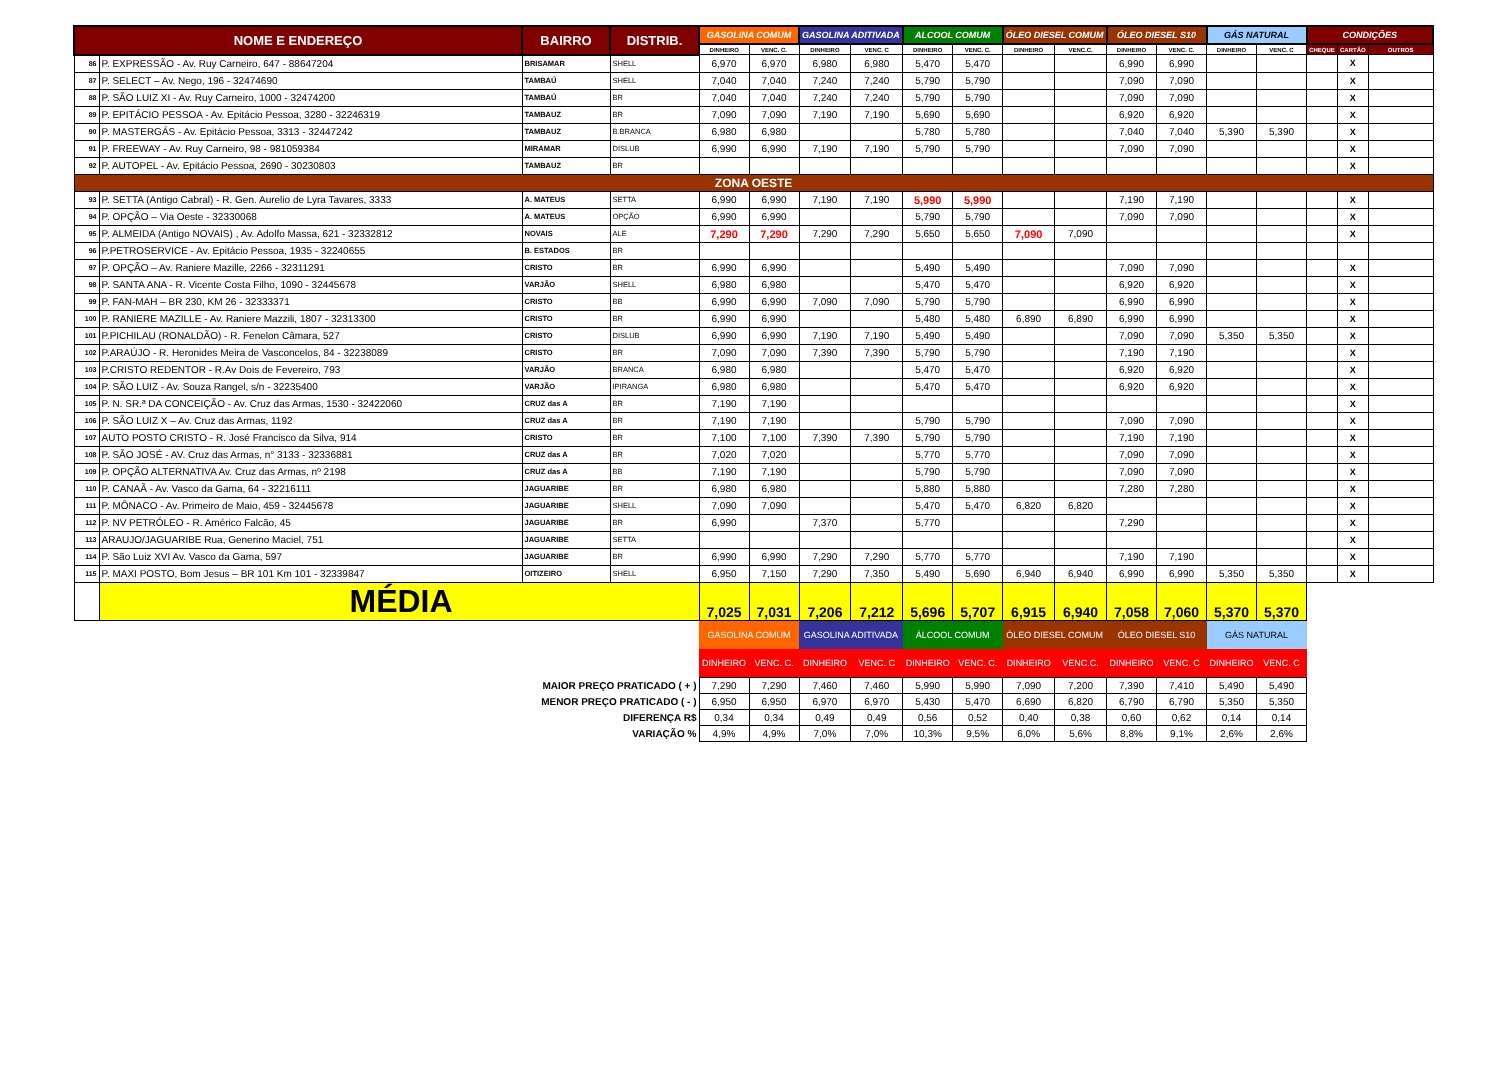| NOME E ENDEREÇO | | BAIRRO | DISTRIB. | GASOLINA COMUM | | GASOLINA ADITIVADA | | ALCOOL COMUM | | ÓLEO DIESEL COMUM | | ÓLEO DIESEL S10 | | GÁS NATURAL | | CONDIÇÕES | | |
| --- | --- | --- | --- | --- | --- | --- | --- | --- | --- | --- | --- | --- | --- | --- | --- | --- | --- | --- |
| | | | | DINHEIRO | VENC. C. | DINHEIRO | VENC. C | DINHEIRO | VENC. C. | DINHEIRO | VENC.C. | DINHEIRO | VENC. C. | DINHEIRO | VENC. C | CHEQUE | CARTÃO | OUTROS |
| 86 | P. EXPRESSÃO - Av. Ruy Carneiro, 647 - 88647204 | BRISAMAR | SHELL | 6,970 | 6,970 | 6,980 | 6,980 | 5,470 | 5,470 | | | 6,990 | 6,990 | | | | X | |
| 87 | P. SELECT – Av. Nego, 196 - 32474690 | TAMBAÚ | SHELL | 7,040 | 7,040 | 7,240 | 7,240 | 5,790 | 5,790 | | | 7,090 | 7,090 | | | | X | |
| 88 | P. SÃO LUIZ XI - Av. Ruy Carneiro, 1000 - 32474200 | TAMBAÚ | BR | 7,040 | 7,040 | 7,240 | 7,240 | 5,790 | 5,790 | | | 7,090 | 7,090 | | | | X | |
| 89 | P. EPITÁCIO PESSOA - Av. Epitácio Pessoa, 3280 - 32246319 | TAMBAUZ | BR | 7,090 | 7,090 | 7,190 | 7,190 | 5,690 | 5,690 | | | 6,920 | 6,920 | | | | X | |
| 90 | P. MASTERGÁS - Av. Epitácio Pessoa, 3313 - 32447242 | TAMBAUZ | B.BRANCA | 6,980 | 6,980 | | | 5,780 | 5,780 | | | 7,040 | 7,040 | 5,390 | 5,390 | | X | |
| 91 | P. FREEWAY - Av. Ruy Carneiro, 98 - 981059384 | MIRAMAR | DISLUB | 6,990 | 6,990 | 7,190 | 7,190 | 5,790 | 5,790 | | | 7,090 | 7,090 | | | | X | |
| 92 | P. AUTOPEL - Av. Epitácio Pessoa, 2690 - 30230803 | TAMBAUZ | BR | | | | | | | | | | | | | | X | |
| ZONA OESTE | | | | | | | | | | | | | | | | | | |
| 93 | P. SETTA (Antigo Cabral) - R. Gen. Aurelio de Lyra Tavares, 3333 | A. MATEUS | SETTA | 6,990 | 6,990 | 7,190 | 7,190 | 5,990 | 5,990 | | | 7,190 | 7,190 | | | | X | |
| 94 | P. OPÇÃO – Via Oeste - 32330068 | A. MATEUS | OPÇÃO | 6,990 | 6,990 | | | 5,790 | 5,790 | | | 7,090 | 7,090 | | | | X | |
| 95 | P. ALMEIDA (Antigo NOVAIS) , Av. Adolfo Massa, 621 - 32332812 | NOVAIS | ALE | 7,290 | 7,290 | 7,290 | 7,290 | 5,650 | 5,650 | 7,090 | 7,090 | | | | | | X | |
| 96 | P.PETROSERVICE - Av. Epitácio Pessoa, 1935 - 32240655 | B. ESTADOS | BR | | | | | | | | | | | | | | | |
| 97 | P. OPÇÃO – Av. Raniere Mazille, 2266 - 32311291 | CRISTO | BR | 6,990 | 6,990 | | | 5,490 | 5,490 | | | 7,090 | 7,090 | | | | X | |
| 98 | P. SANTA ANA - R. Vicente Costa Filho, 1090 - 32445678 | VARJÃO | SHELL | 6,980 | 6,980 | | | 5,470 | 5,470 | | | 6,920 | 6,920 | | | | X | |
| 99 | P. FAN-MAH – BR 230, KM 26 - 32333371 | CRISTO | BB | 6,990 | 6,990 | 7,090 | 7,090 | 5,790 | 5,790 | | | 6,990 | 6,990 | | | | X | |
| 100 | P. RANIERE MAZILLE - Av. Raniere Mazzili, 1807 - 32313300 | CRISTO | BR | 6,990 | 6,990 | | | 5,480 | 5,480 | 6,890 | 6,890 | 6,990 | 6,990 | | | | X | |
| 101 | P.PICHILAU (RONALDÃO) - R. Fenelon Câmara, 527 | CRISTO | DISLUB | 6,990 | 6,990 | 7,190 | 7,190 | 5,490 | 5,490 | | | 7,090 | 7,090 | 5,350 | 5,350 | | X | |
| 102 | P.ARAÚJO - R. Heronides Meira de Vasconcelos, 84 - 32238089 | CRISTO | BR | 7,090 | 7,090 | 7,390 | 7,390 | 5,790 | 5,790 | | | 7,190 | 7,190 | | | | X | |
| 103 | P.CRISTO REDENTOR - R.Av Dois de Fevereiro, 793 | VARJÃO | BRANCA | 6,980 | 6,980 | | | 5,470 | 5,470 | | | 6,920 | 6,920 | | | | X | |
| 104 | P. SÃO LUIZ - Av. Souza Rangel, s/n - 32235400 | VARJÃO | IPIRANGA | 6,980 | 6,980 | | | 5,470 | 5,470 | | | 6,920 | 6,920 | | | | X | |
| 105 | P. N. SR.ª DA CONCEIÇÃO - Av. Cruz das Armas, 1530 - 32422060 | CRUZ das A | BR | 7,190 | 7,190 | | | | | | | | | | | | X | |
| 106 | P. SÃO LUIZ X – Av. Cruz das Armas, 1192 | CRUZ das A | BR | 7,190 | 7,190 | | | 5,790 | 5,790 | | | 7,090 | 7,090 | | | | X | |
| 107 | AUTO POSTO CRISTO - R. José Francisco da Silva, 914 | CRISTO | BR | 7,100 | 7,100 | 7,390 | 7,390 | 5,790 | 5,790 | | | 7,190 | 7,190 | | | | X | |
| 108 | P. SÃO JOSÉ - AV. Cruz das Armas, n° 3133 - 32336881 | CRUZ das A | BR | 7,020 | 7,020 | | | 5,770 | 5,770 | | | 7,090 | 7,090 | | | | X | |
| 109 | P. OPÇÃO ALTERNATIVA Av. Cruz das Armas, nº 2198 | CRUZ das A | BB | 7,190 | 7,190 | | | 5,790 | 5,790 | | | 7,090 | 7,090 | | | | X | |
| 110 | P. CANAÃ - Av. Vasco da Gama, 64 - 32216111 | JAGUARIBE | BR | 6,980 | 6,980 | | | 5,880 | 5,880 | | | 7,280 | 7,280 | | | | X | |
| 111 | P. MÔNACO - Av. Primeiro de Maio, 459 - 32445678 | JAGUARIBE | SHELL | 7,090 | 7,090 | | | 5,470 | 5,470 | 6,820 | 6,820 | | | | | | X | |
| 112 | P. NV PETRÓLEO - R. Américo Falcão, 45 | JAGUARIBE | BR | 6,990 | | 7,370 | | 5,770 | | | | 7,290 | | | | | X | |
| 113 | ARAUJO/JAGUARIBE Rua, Generino Maciel, 751 | JAGUARIBE | SETTA | | | | | | | | | | | | | | X | |
| 114 | P. São Luiz XVI Av. Vasco da Gama, 597 | JAGUARIBE | BR | 6,990 | 6,990 | 7,290 | 7,290 | 5,770 | 5,770 | | | 7,190 | 7,190 | | | | X | |
| 115 | P. MAXI POSTO, Bom Jesus – BR 101 Km 101 - 32339847 | OITIZEIRO | SHELL | 6,950 | 7,150 | 7,290 | 7,350 | 5,490 | 5,690 | 6,940 | 6,940 | 6,990 | 6,990 | 5,350 | 5,350 | | X | |
| | MÉDIA | | | 7,025 | 7,031 | 7,206 | 7,212 | 5,696 | 5,707 | 6,915 | 6,940 | 7,058 | 7,060 | 5,370 | 5,370 | | | |
| | | | | GASOLINA COMUM | | GASOLINA ADITIVADA | | ÁLCOOL COMUM | | ÓLEO DIESEL COMUM | | ÓLEO DIESEL S10 | | GÁS NATURAL | | | | |
| | | | | DINHEIRO | VENC. C. | DINHEIRO | VENC. C | DINHEIRO | VENC. C. | DINHEIRO | VENC.C. | DINHEIRO | VENC. C | DINHEIRO | VENC. C | | | |
| MAIOR PREÇO PRATICADO ( + ) | | | | 7,290 | 7,290 | 7,460 | 7,460 | 5,990 | 5,990 | 7,090 | 7,200 | 7,390 | 7,410 | 5,490 | 5,490 | | | |
| MENOR PREÇO PRATICADO ( - ) | | | | 6,950 | 6,950 | 6,970 | 6,970 | 5,430 | 5,470 | 6,690 | 6,820 | 6,790 | 6,790 | 5,350 | 5,350 | | | |
| DIFERENÇA R$ | | | | 0,34 | 0,34 | 0,49 | 0,49 | 0,56 | 0,52 | 0,40 | 0,38 | 0,60 | 0,62 | 0,14 | 0,14 | | | |
| VARIAÇÃO % | | | | 4,9% | 4,9% | 7,0% | 7,0% | 10,3% | 9,5% | 6,0% | 5,6% | 8,8% | 9,1% | 2,6% | 2,6% | | | |